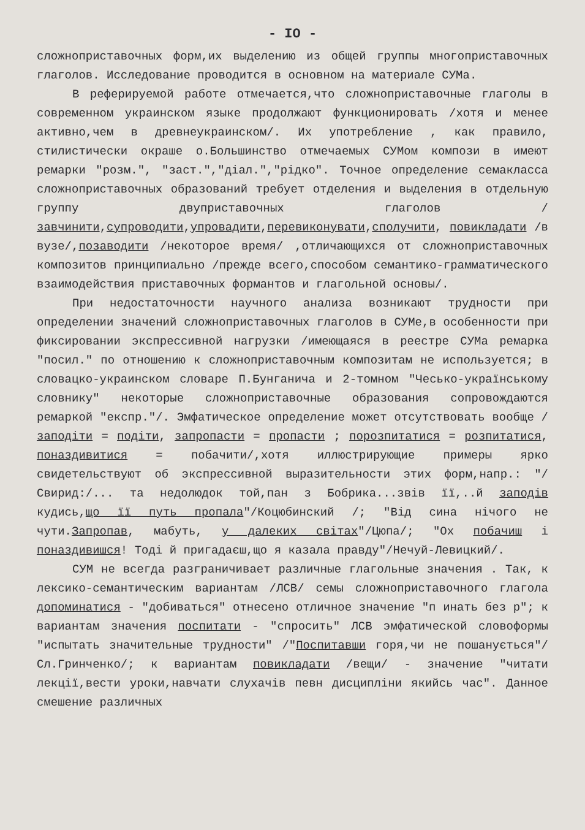- IO -
сложноприставочных форм,их выделению из общей группы многоприставочных глаголов. Исследование проводится в основном на материале СУМа.
В реферируемой работе отмечается,что сложноприставочные глаголы в современном украинском языке продолжают функционировать /хотя и менее активно,чем в древнеукраинском/. Их употребление , как правило, стилистически окраше о.Большинство отмечаемых СУМом компози в имеют ремарки "розм.", "заст.","діал.","рідко". Точное определение семакласса сложноприставочных образований требует отделения и выделения в отдельную группу двуприставочных глаголов /завчинити,супроводити,упровадити,перевиконувати,сполучити, повикладати /в вузе/,позаводити /некоторое время/ ,отличающихся от сложноприставочных композитов принципиально /прежде всего,способом семантико-грамматического взаимодействия приставочных формантов и глагольной основы/.
При недостаточности научного анализа возникают трудности при определении значений сложноприставочных глаголов в СУМе,в особенности при фиксировании экспрессивной нагрузки /имеющаяся в реестре СУМа ремарка "посил." по отношению к сложноприставочным композитам не используется; в словацко-украинском словаре П.Бунганича и 2-томном "Чесько-українському словнику" некоторые сложноприставочные образования сопровождаются ремаркой "експр."/. Эмфатическое определение может отсутствовать вообще /заподіти = подіти, запропасти = пропасти ; порозпитатися = розпитатися, поназдивитися = побачити/,хотя иллюстрирующие примеры ярко свидетельствуют об экспрессивной выразительности этих форм,напр.: "/Свирид:/... та недолюдок той,пан з Бобрика...звів її,..й заподів кудись,що її путь пропала"/Коцюбинский /; "Від сина нічого не чути.Запропав, мабуть, у далеких світах"/Цюпа/; "Ох побачиш і поназдивишся! Тоді й пригадаєш,що я казала правду"/Нечуй-Левицкий/.
СУМ не всегда разграничивает различные глагольные значения . Так, к лексико-семантическим вариантам /ЛСВ/ семы сложноприставочного глагола допоминатися - "добиваться" отнесено отличное значение "п инать без р"; к вариантам значения поспитати - "спросить" ЛСВ эмфатической словоформы "испытать значительные трудности" /"Поспитавши горя,чи не пошанується"/Сл.Гринченко/; к вариантам повикладати /вещи/ - значение "читати лекції,вести уроки,навчати слухачів певн дисципліни якийсь час". Данное смешение различных